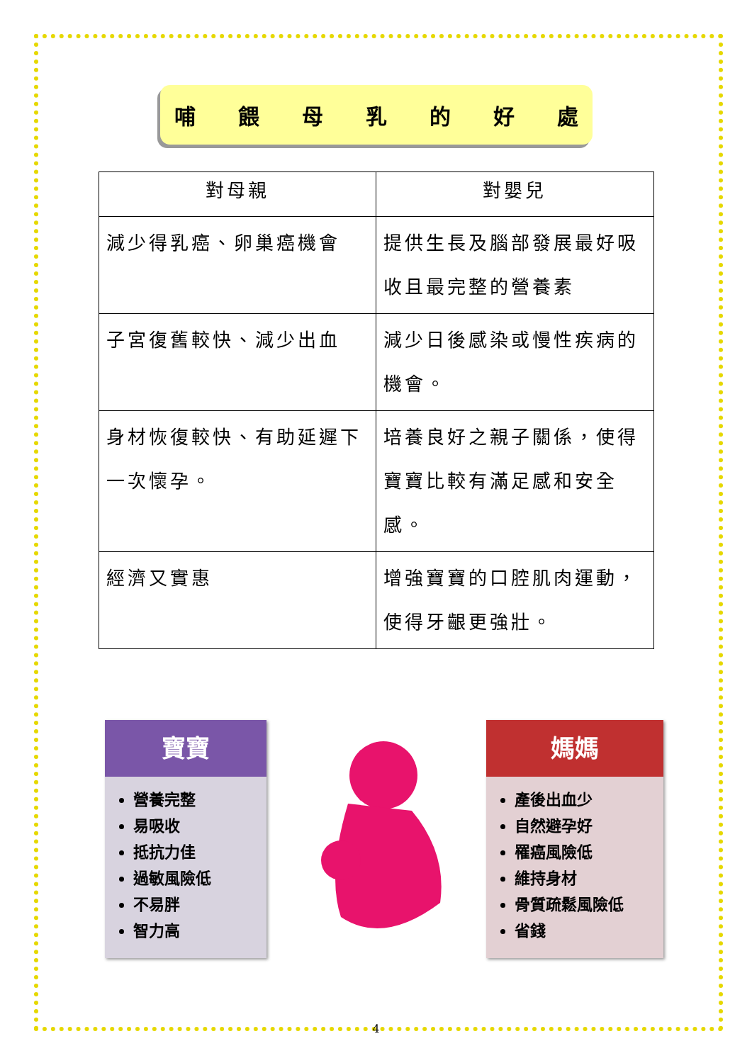哺餵母乳的好處
| 對母親 | 對嬰兒 |
| --- | --- |
| 減少得乳癌、卵巢癌機會 | 提供生長及腦部發展最好吸收且最完整的營養素 |
| 子宮復舊較快、減少出血 | 減少日後感染或慢性疾病的機會。 |
| 身材恢復較快、有助延遲下一次懷孕。 | 培養良好之親子關係，使得寶寶比較有滿足感和安全感。 |
| 經濟又實惠 | 增強寶寶的口腔肌肉運動，使得牙齦更強壯。 |
寶寶
營養完整
易吸收
抵抗力佳
過敏風險低
不易胖
智力高
媽媽
產後出血少
自然避孕好
罹癌風險低
維持身材
骨質疏鬆風險低
省錢
4